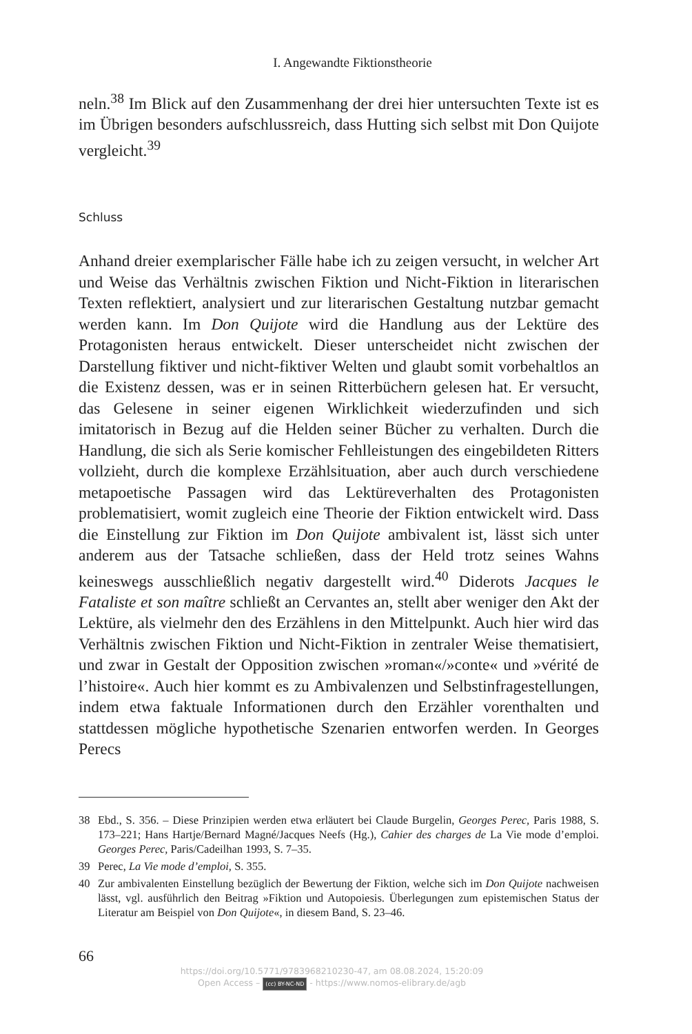I. Angewandte Fiktionstheorie
neln.<sup>38</sup> Im Blick auf den Zusammenhang der drei hier untersuchten Texte ist es im Übrigen besonders aufschlussreich, dass Hutting sich selbst mit Don Quijote vergleicht.<sup>39</sup>
Schluss
Anhand dreier exemplarischer Fälle habe ich zu zeigen versucht, in welcher Art und Weise das Verhältnis zwischen Fiktion und Nicht-Fiktion in literarischen Texten reflektiert, analysiert und zur literarischen Gestaltung nutzbar gemacht werden kann. Im Don Quijote wird die Handlung aus der Lektüre des Protagonisten heraus entwickelt. Dieser unterscheidet nicht zwischen der Darstellung fiktiver und nicht-fiktiver Welten und glaubt somit vorbehaltlos an die Existenz dessen, was er in seinen Ritterbüchern gelesen hat. Er versucht, das Gelesene in seiner eigenen Wirklichkeit wiederzufinden und sich imitatorisch in Bezug auf die Helden seiner Bücher zu verhalten. Durch die Handlung, die sich als Serie komischer Fehlleistungen des eingebildeten Ritters vollzieht, durch die komplexe Erzählsituation, aber auch durch verschiedene metapoetische Passagen wird das Lektüreverhalten des Protagonisten problematisiert, womit zugleich eine Theorie der Fiktion entwickelt wird. Dass die Einstellung zur Fiktion im Don Quijote ambivalent ist, lässt sich unter anderem aus der Tatsache schließen, dass der Held trotz seines Wahns keineswegs ausschließlich negativ dargestellt wird.<sup>40</sup> Diderots Jacques le Fataliste et son maître schließt an Cervantes an, stellt aber weniger den Akt der Lektüre, als vielmehr den des Erzählens in den Mittelpunkt. Auch hier wird das Verhältnis zwischen Fiktion und Nicht-Fiktion in zentraler Weise thematisiert, und zwar in Gestalt der Opposition zwischen »roman«/»conte« und »vérité de l’histoire«. Auch hier kommt es zu Ambivalenzen und Selbstinfragestellungen, indem etwa faktuale Informationen durch den Erzähler vorenthalten und stattdessen mögliche hypothetische Szenarien entworfen werden. In Georges Perecs
38 Ebd., S. 356. – Diese Prinzipien werden etwa erläutert bei Claude Burgelin, Georges Perec, Paris 1988, S. 173–221; Hans Hartje/Bernard Magné/Jacques Neefs (Hg.), Cahier des charges de La Vie mode d’emploi. Georges Perec, Paris/Cadeilhan 1993, S. 7–35.
39 Perec, La Vie mode d’emploi, S. 355.
40 Zur ambivalenten Einstellung bezüglich der Bewertung der Fiktion, welche sich im Don Quijote nachweisen lässt, vgl. ausführlich den Beitrag »Fiktion und Autopoiesis. Überlegungen zum epistemischen Status der Literatur am Beispiel von Don Quijote«, in diesem Band, S. 23–46.
66
https://doi.org/10.5771/9783968210230-47, am 08.08.2024, 15:20:09
Open Access – (cc) BY-NC-ND - https://www.nomos-elibrary.de/agb